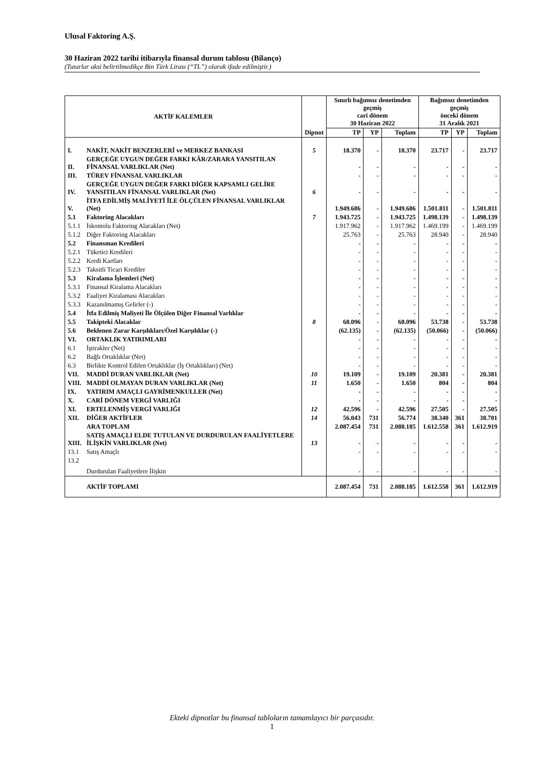Ulusal Faktoring A.Ş.
30 Haziran 2022 tarihi itibarıyla finansal durum tablosu (Bilanço)
(Tutarlar aksi belirtilmedikçe Bin Türk Lirası (“TL”) olarak ifade edilmiştir.)
| AKTİF KALEMLER | | Dipnot | Sınırlı bağımsız denetimden geçmiş cari dönem 30 Haziran 2022 | | | Bağımsız denetimden geçmiş önceki dönem 31 Aralık 2021 | | |
| --- | --- | --- | --- | --- | --- | --- | --- | --- |
| | | | TP | YP | Toplam | TP | YP | Toplam |
| I. | NAKİT, NAKİT BENZERLERİ ve MERKEZ BANKASI | 5 | 18.370 | - | 18.370 | 23.717 | - | 23.717 |
| II. | GERÇEĞE UYGUN DEĞER FARKI KÂR/ZARARA YANSITILAN FİNANSAL VARLIKLAR (Net) | | - | - | - | - | - | - |
| III. | TÜREV FİNANSAL VARLIKLAR | | - | - | - | - | - | - |
| IV. | GERÇEĞE UYGUN DEĞER FARKI DİĞER KAPSAMLI GELİRE YANSITILAN FİNANSAL VARLIKLAR (Net) | 6 | - | - | - | - | - | - |
| V. | İTFA EDİLMİŞ MALİYETİ İLE ÖLÇÜLEN FİNANSAL VARLIKLAR (Net) | | 1.949.686 | - | 1.949.686 | 1.501.811 | - | 1.501.811 |
| 5.1 | Faktoring Alacakları | 7 | 1.943.725 | - | 1.943.725 | 1.498.139 | - | 1.498.139 |
| 5.1.1 | İskontolu Faktoring Alacakları (Net) | | 1.917.962 | - | 1.917.962 | 1.469.199 | - | 1.469.199 |
| 5.1.2 | Diğer Faktoring Alacakları | | 25.763 | - | 25.763 | 28.940 | - | 28.940 |
| 5.2 | Finansman Kredileri | | - | - | - | - | - | - |
| 5.2.1 | Tüketici Kredileri | | - | - | - | - | - | - |
| 5.2.2 | Kredi Kartları | | - | - | - | - | - | - |
| 5.2.3 | Taksitli Ticari Krediler | | - | - | - | - | - | - |
| 5.3 | Kiralama İşlemleri (Net) | | - | - | - | - | - | - |
| 5.3.1 | Finansal Kiralama Alacakları | | - | - | - | - | - | - |
| 5.3.2 | Faaliyet Kiralaması Alacakları | | - | - | - | - | - | - |
| 5.3.3 | Kazanılmamış Gelirler (-) | | - | - | - | - | - | - |
| 5.4 | İtfa Edilmiş Maliyeti İle Ölçülen Diğer Finansal Varlıklar | | - | - | - | - | - | - |
| 5.5 | Takipteki Alacaklar | 8 | 68.096 | - | 68.096 | 53.738 | - | 53.738 |
| 5.6 | Beklenen Zarar Karşılıkları/Özel Karşılıklar (-) | | (62.135) | - | (62.135) | (50.066) | - | (50.066) |
| VI. | ORTAKLIK YATIRIMLARI | | - | - | - | - | - | - |
| 6.1 | İştirakler (Net) | | - | - | - | - | - | - |
| 6.2 | Bağlı Ortaklıklar (Net) | | - | - | - | - | - | - |
| 6.3 | Birlikte Kontrol Edilen Ortaklıklar (İş Ortaklıkları) (Net) | | - | - | - | - | - | - |
| VII. | MADDİ DURAN VARLIKLAR (Net) | 10 | 19.109 | - | 19.109 | 20.381 | - | 20.381 |
| VIII. | MADDİ OLMAYAN DURAN VARLIKLAR (Net) | 11 | 1.650 | - | 1.650 | 804 | - | 804 |
| IX. | YATIRIM AMAÇLI GAYRİMENKULLER (Net) | | - | - | - | - | - | - |
| X. | CARİ DÖNEM VERGİ VARLIĞI | | - | - | - | - | - | - |
| XI. | ERTELENMİŞ VERGİ VARLIĞI | 12 | 42.596 | - | 42.596 | 27.505 | - | 27.505 |
| XII. | DİĞER AKTİFLER | 14 | 56.043 | 731 | 56.774 | 38.340 | 361 | 38.701 |
| | ARA TOPLAM | | 2.087.454 | 731 | 2.088.185 | 1.612.558 | 361 | 1.612.919 |
| XIII. | SATIŞ AMAÇLI ELDE TUTULAN VE DURDURULAN FAALİYETLERE İLİŞKİN VARLIKLAR (Net) | 13 | - | - | - | - | - | - |
| 13.1 | Satış Amaçlı | | - | - | - | - | - | - |
| 13.2 | Durdurulan Faaliyetlere İlişkin | | - | - | - | - | - | - |
| | AKTİF TOPLAMI | | 2.087.454 | 731 | 2.088.185 | 1.612.558 | 361 | 1.612.919 |
Ekteki dipnotlar bu finansal tabloların tamamlayıcı bir parçasıdır.
1